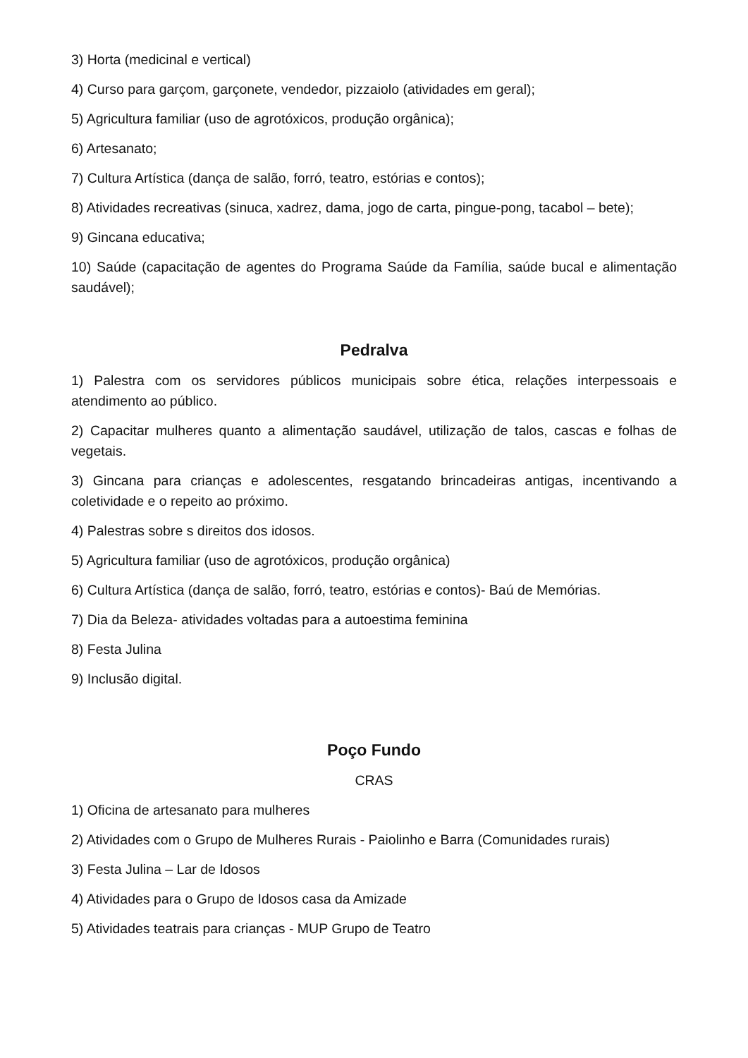3) Horta (medicinal e vertical)
4) Curso para garçom, garçonete, vendedor, pizzaiolo (atividades em geral);
5) Agricultura familiar (uso de agrotóxicos, produção orgânica);
6) Artesanato;
7) Cultura Artística (dança de salão, forró, teatro, estórias e contos);
8) Atividades recreativas (sinuca, xadrez, dama, jogo de carta, pingue-pong, tacabol – bete);
9) Gincana educativa;
10) Saúde (capacitação de agentes do Programa Saúde da Família, saúde bucal e alimentação saudável);
Pedralva
1) Palestra com os servidores públicos municipais sobre ética, relações interpessoais e atendimento ao público.
2) Capacitar mulheres quanto a alimentação saudável, utilização de talos, cascas e folhas de vegetais.
3) Gincana para crianças e adolescentes, resgatando brincadeiras antigas, incentivando a coletividade e o repeito ao próximo.
4) Palestras sobre s direitos dos idosos.
5) Agricultura familiar (uso de agrotóxicos, produção orgânica)
6) Cultura Artística (dança de salão, forró, teatro, estórias e contos)- Baú de Memórias.
7) Dia da Beleza- atividades voltadas para a autoestima feminina
8) Festa Julina
9) Inclusão digital.
Poço Fundo
CRAS
1) Oficina de artesanato para mulheres
2) Atividades com o Grupo de Mulheres Rurais - Paiolinho e Barra (Comunidades rurais)
3) Festa Julina – Lar de Idosos
4) Atividades para o Grupo de Idosos casa da Amizade
5) Atividades teatrais para crianças - MUP Grupo de Teatro